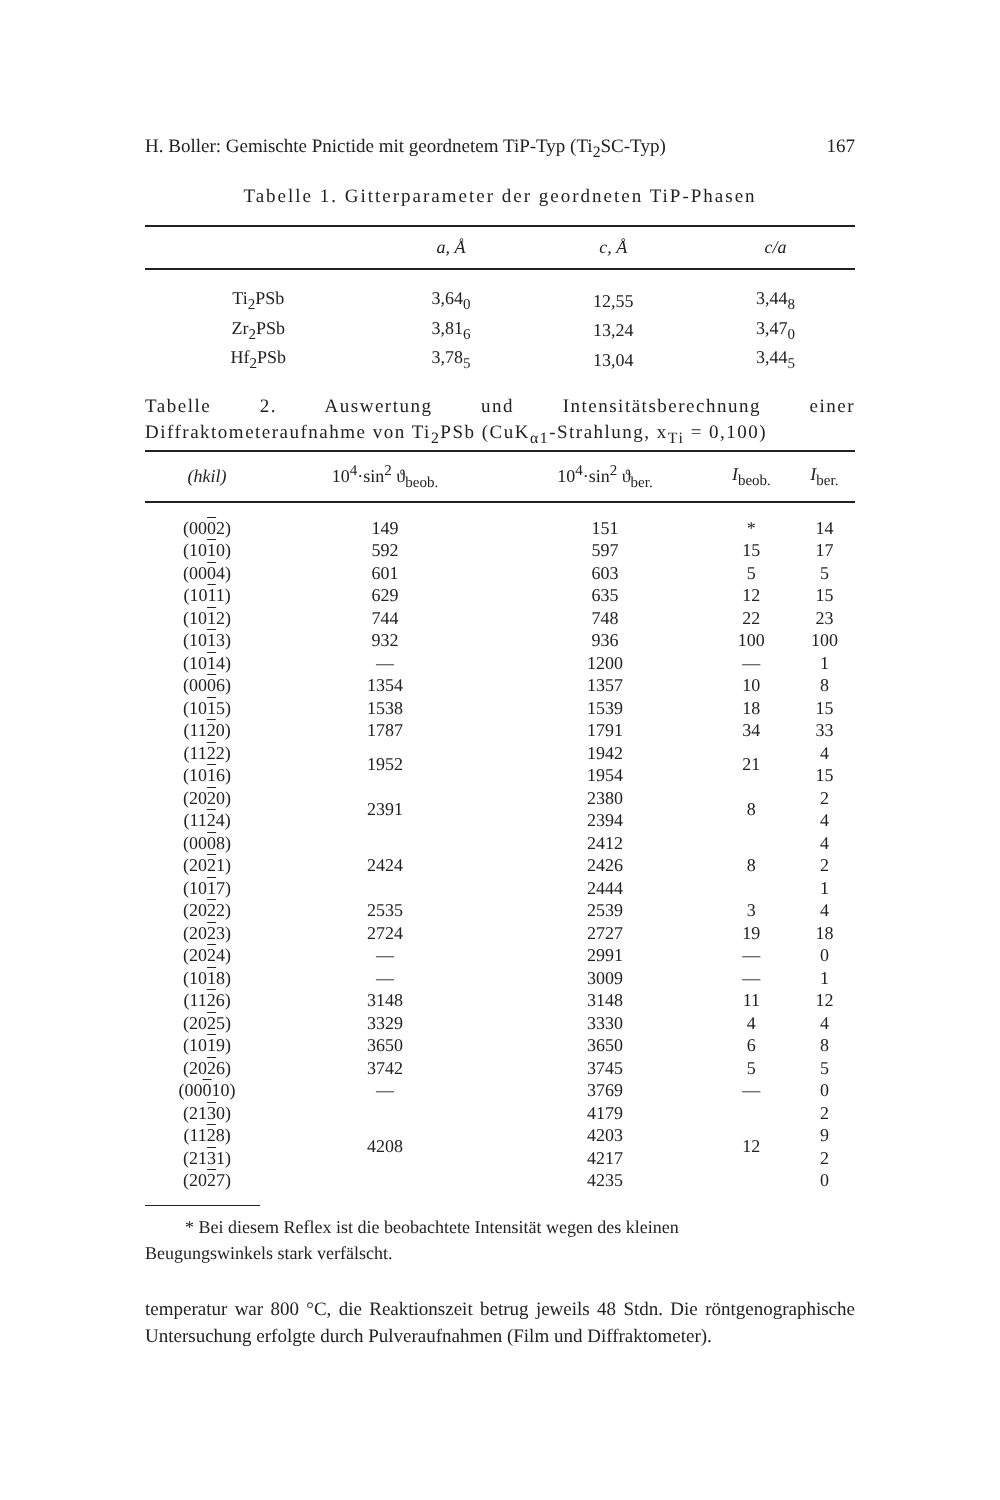H. Boller: Gemischte Pnictide mit geordnetem TiP-Typ (Ti<sub>2</sub>SC-Typ) 167
Tabelle 1. Gitterparameter der geordneten TiP-Phasen
| | a, Å | c, Å | c/a |
| --- | --- | --- | --- |
| Ti<sub>2</sub>PSb | 3,64<sub>0</sub> | 12,55 | 3,44<sub>8</sub> |
| Zr<sub>2</sub>PSb | 3,81<sub>6</sub> | 13,24 | 3,47<sub>0</sub> |
| Hf<sub>2</sub>PSb | 3,78<sub>5</sub> | 13,04 | 3,44<sub>5</sub> |
Tabelle 2. Auswertung und Intensitätsberechnung einer Diffraktometeraufnahme von Ti<sub>2</sub>PSb (CuK<sub>α1</sub>-Strahlung, x<sub>Ti</sub> = 0,100)
| (hkil) | 10<sup>4</sup>·sin<sup>2</sup> ϑ<sub>beob.</sub> | 10<sup>4</sup>·sin<sup>2</sup> ϑ<sub>ber.</sub> | I<sub>beob.</sub> | I<sub>ber.</sub> |
| --- | --- | --- | --- | --- |
| (00 0 2) | 149 | 151 | * | 14 |
| (10 1 0) | 592 | 597 | 15 | 17 |
| (00 0 4) | 601 | 603 | 5 | 5 |
| (10 1 1) | 629 | 635 | 12 | 15 |
| (10 1 2) | 744 | 748 | 22 | 23 |
| (10 1 3) | 932 | 936 | 100 | 100 |
| (10 1 4) | — | 1200 | — | 1 |
| (00 0 6) | 1354 | 1357 | 10 | 8 |
| (10 1 5) | 1538 | 1539 | 18 | 15 |
| (11 2 0) | 1787 | 1791 | 34 | 33 |
| (11 2 2) | 1952 | 1942 | 21 | 4 |
| (10 1 6) | | 1954 | | 15 |
| (20 2 0) | 2391 | 2380 | 8 | 2 |
| (11 2 4) | | 2394 | | 4 |
| (00 0 8) | 2424 | 2412 | 8 | 4 |
| (20 2 1) | | 2426 | | 2 |
| (10 1 7) | | 2444 | | 1 |
| (20 2 2) | 2535 | 2539 | 3 | 4 |
| (20 2 3) | 2724 | 2727 | 19 | 18 |
| (20 2 4) | — | 2991 | — | 0 |
| (10 1 8) | — | 3009 | — | 1 |
| (11 2 6) | 3148 | 3148 | 11 | 12 |
| (20 2 5) | 3329 | 3330 | 4 | 4 |
| (10 1 9) | 3650 | 3650 | 6 | 8 |
| (20 2 6) | 3742 | 3745 | 5 | 5 |
| (00 0 10) | — | 3769 | — | 0 |
| (21 3 0) | 4208 | 4179 | 12 | 2 |
| (11 2 8) | | 4203 | | 9 |
| (21 3 1) | | 4217 | | 2 |
| (20 2 7) | | 4235 | | 0 |
* Bei diesem Reflex ist die beobachtete Intensität wegen des kleinen
Beugungswinkels stark verfälscht.
temperatur war 800 °C, die Reaktionszeit betrug jeweils 48 Stdn. Die röntgenographische Untersuchung erfolgte durch Pulveraufnahmen (Film und Diffraktometer).